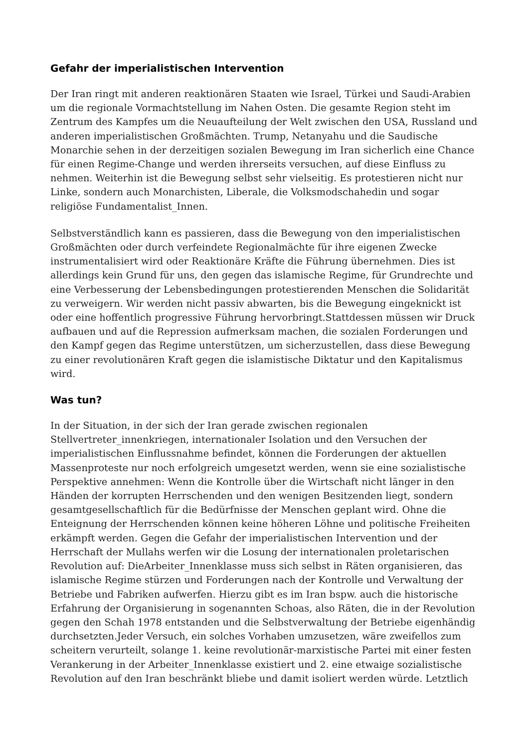Gefahr der imperialistischen Intervention
Der Iran ringt mit anderen reaktionären Staaten wie Israel, Türkei und Saudi-Arabien um die regionale Vormachtstellung im Nahen Osten. Die gesamte Region steht im Zentrum des Kampfes um die Neuaufteilung der Welt zwischen den USA, Russland und anderen imperialistischen Großmächten. Trump, Netanyahu und die Saudische Monarchie sehen in der derzeitigen sozialen Bewegung im Iran sicherlich eine Chance für einen Regime-Change und werden ihrerseits versuchen, auf diese Einfluss zu nehmen. Weiterhin ist die Bewegung selbst sehr vielseitig. Es protestieren nicht nur Linke, sondern auch Monarchisten, Liberale, die Volksmodschahedin und sogar religiöse Fundamentalist_Innen.
Selbstverständlich kann es passieren, dass die Bewegung von den imperialistischen Großmächten oder durch verfeindete Regionalmächte für ihre eigenen Zwecke instrumentalisiert wird oder Reaktionäre Kräfte die Führung übernehmen. Dies ist allerdings kein Grund für uns, den gegen das islamische Regime, für Grundrechte und eine Verbesserung der Lebensbedingungen protestierenden Menschen die Solidarität zu verweigern. Wir werden nicht passiv abwarten, bis die Bewegung eingeknickt ist oder eine hoffentlich progressive Führung hervorbringt.Stattdessen müssen wir Druck aufbauen und auf die Repression aufmerksam machen, die sozialen Forderungen und den Kampf gegen das Regime unterstützen, um sicherzustellen, dass diese Bewegung zu einer revolutionären Kraft gegen die islamistische Diktatur und den Kapitalismus wird.
Was tun?
In der Situation, in der sich der Iran gerade zwischen regionalen Stellvertreter_innenkriegen, internationaler Isolation und den Versuchen der imperialistischen Einflussnahme befindet, können die Forderungen der aktuellen Massenproteste nur noch erfolgreich umgesetzt werden, wenn sie eine sozialistische Perspektive annehmen: Wenn die Kontrolle über die Wirtschaft nicht länger in den Händen der korrupten Herrschenden und den wenigen Besitzenden liegt, sondern gesamtgesellschaftlich für die Bedürfnisse der Menschen geplant wird. Ohne die Enteignung der Herrschenden können keine höheren Löhne und politische Freiheiten erkämpft werden. Gegen die Gefahr der imperialistischen Intervention und der Herrschaft der Mullahs werfen wir die Losung der internationalen proletarischen Revolution auf: DieArbeiter_Innenklasse muss sich selbst in Räten organisieren, das islamische Regime stürzen und Forderungen nach der Kontrolle und Verwaltung der Betriebe und Fabriken aufwerfen. Hierzu gibt es im Iran bspw. auch die historische Erfahrung der Organisierung in sogenannten Schoas, also Räten, die in der Revolution gegen den Schah 1978 entstanden und die Selbstverwaltung der Betriebe eigenhändig durchsetzten.Jeder Versuch, ein solches Vorhaben umzusetzen, wäre zweifellos zum scheitern verurteilt, solange 1. keine revolutionär-marxistische Partei mit einer festen Verankerung in der Arbeiter_Innenklasse existiert und 2. eine etwaige sozialistische Revolution auf den Iran beschränkt bliebe und damit isoliert werden würde. Letztlich